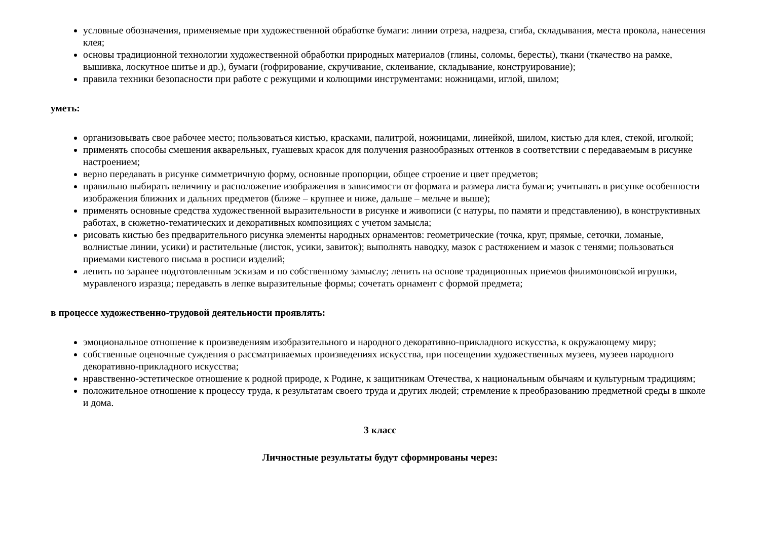условные обозначения, применяемые при художественной обработке бумаги: линии отреза, надреза, сгиба, складывания, места прокола, нанесения клея;
основы традиционной технологии художественной обработки природных материалов (глины, соломы, бересты), ткани (ткачество на рамке, вышивка, лоскутное шитье и др.), бумаги (гофрирование, скручивание, склеивание, складывание, конструирование);
правила техники безопасности при работе с режущими и колющими инструментами: ножницами, иглой, шилом;
уметь:
организовывать свое рабочее место; пользоваться кистью, красками, палитрой, ножницами, линейкой, шилом, кистью для клея, стекой, иголкой;
применять способы смешения акварельных, гуашевых красок для получения разнообразных оттенков в соответствии с передаваемым в рисунке настроением;
верно передавать в рисунке симметричную форму, основные пропорции, общее строение и цвет предметов;
правильно выбирать величину и расположение изображения в зависимости от формата и размера листа бумаги; учитывать в рисунке особенности изображения ближних и дальних предметов (ближе – крупнее и ниже, дальше – мельче и выше);
применять основные средства художественной выразительности в рисунке и живописи (с натуры, по памяти и представлению), в конструктивных работах, в сюжетно-тематических и декоративных композициях с учетом замысла;
рисовать кистью без предварительного рисунка элементы народных орнаментов: геометрические (точка, круг, прямые, сеточки, ломаные, волнистые линии, усики) и растительные (листок, усики, завиток); выполнять наводку, мазок с растяжением и мазок с тенями; пользоваться приемами кистевого письма в росписи изделий;
лепить по заранее подготовленным эскизам и по собственному замыслу; лепить на основе традиционных приемов филимоновской игрушки, муравленого изразца; передавать в лепке выразительные формы; сочетать орнамент с формой предмета;
в процессе художественно-трудовой деятельности проявлять:
эмоциональное отношение к произведениям изобразительного и народного декоративно-прикладного искусства, к окружающему миру;
собственные оценочные суждения о рассматриваемых произведениях искусства, при посещении художественных музеев, музеев народного декоративно-прикладного искусства;
нравственно-эстетическое отношение к родной природе, к Родине, к защитникам Отечества, к национальным обычаям и культурным традициям;
положительное отношение к процессу труда, к результатам своего труда и других людей; стремление к преобразованию предметной среды в школе и дома.
3 класс
Личностные результаты будут сформированы через: